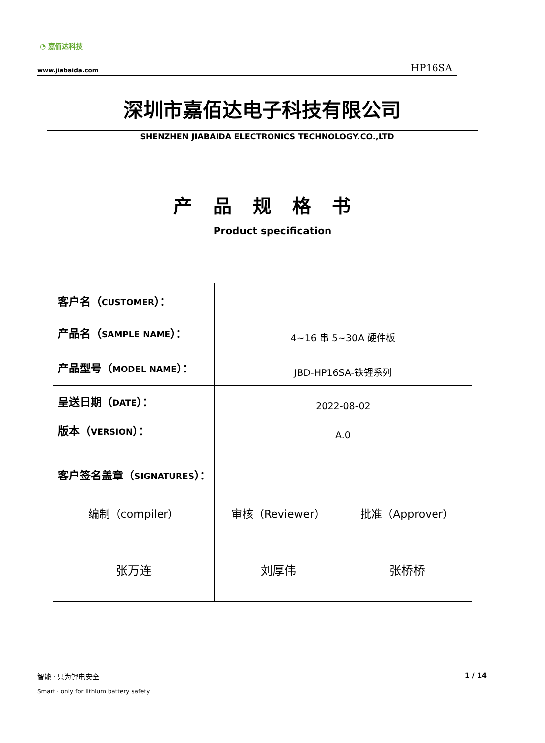◔ 嘉佰达科技
www.jiabaida.com HP16SA
深圳市嘉佰达电子科技有限公司
SHENZHEN JIABAIDA ELECTRONICS TECHNOLOGY.CO.,LTD
产品规格书
Product specification
| 客户名（ CUSTOMER ）： | | |
| 产品名（ SAMPLE NAME ）： | 4~16 串 5~30A 硬件板 | |
| 产品型号（ MODEL NAME ）： | JBD-HP16SA-铁锂系列 | |
| 呈送日期（ DATE ）： | 2022-08-02 | |
| 版本（ VERSION ）： | A.0 | |
| 客户签名盖章（ SIGNATURES ）： | | |
| 编制（compiler） | 审核（Reviewer） | 批准（Approver） |
| 张万连 | 刘厚伟 | 张桥桥 |
智能 · 只为锂电安全
1 / 14
Smart · only for lithium battery safety